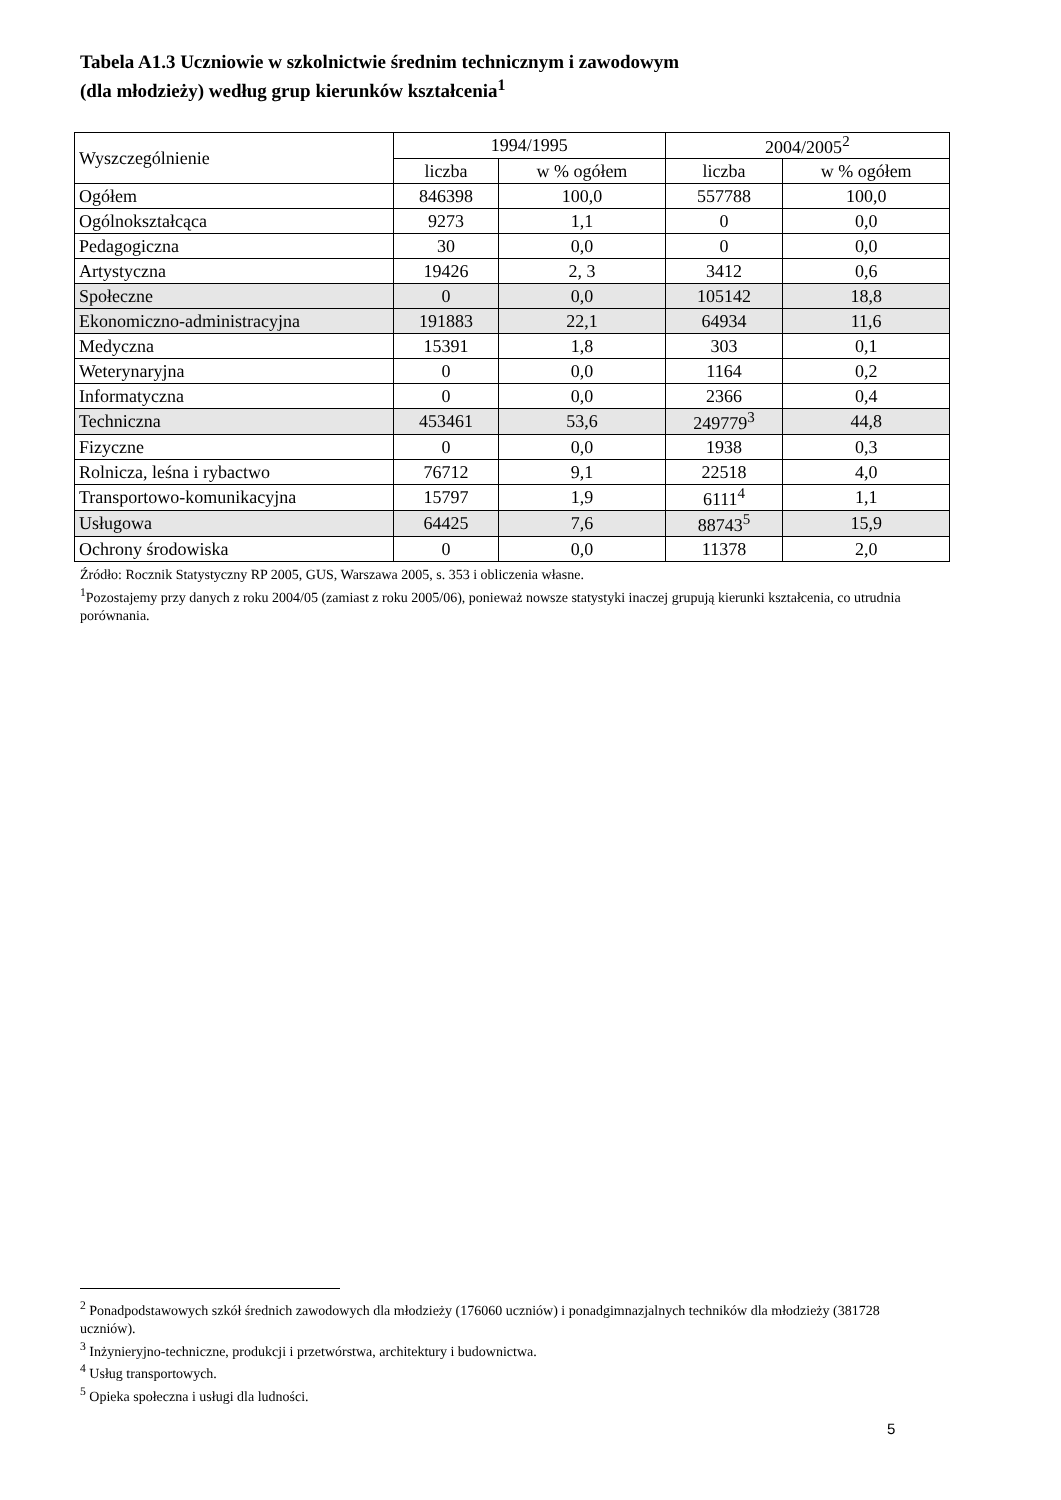Tabela A1.3 Uczniowie w szkolnictwie średnim technicznym i zawodowym
(dla młodzieży) według grup kierunków kształcenia<sup>1</sup>
| Wyszczególnienie | 1994/1995 | | 2004/2005<sup>2</sup> | |
| --- | --- | --- | --- | --- |
| | liczba | w % ogółem | liczba | w % ogółem |
| Ogółem | 846398 | 100,0 | 557788 | 100,0 |
| Ogólnokształcąca | 9273 | 1,1 | 0 | 0,0 |
| Pedagogiczna | 30 | 0,0 | 0 | 0,0 |
| Artystyczna | 19426 | 2, 3 | 3412 | 0,6 |
| Społeczne | 0 | 0,0 | 105142 | 18,8 |
| Ekonomiczno-administracyjna | 191883 | 22,1 | 64934 | 11,6 |
| Medyczna | 15391 | 1,8 | 303 | 0,1 |
| Weterynaryjna | 0 | 0,0 | 1164 | 0,2 |
| Informatyczna | 0 | 0,0 | 2366 | 0,4 |
| Techniczna | 453461 | 53,6 | 249779<sup>3</sup> | 44,8 |
| Fizyczne | 0 | 0,0 | 1938 | 0,3 |
| Rolnicza, leśna i rybactwo | 76712 | 9,1 | 22518 | 4,0 |
| Transportowo-komunikacyjna | 15797 | 1,9 | 6111<sup>4</sup> | 1,1 |
| Usługowa | 64425 | 7,6 | 88743<sup>5</sup> | 15,9 |
| Ochrony środowiska | 0 | 0,0 | 11378 | 2,0 |
Źródło: Rocznik Statystyczny RP 2005, GUS, Warszawa 2005, s. 353 i obliczenia własne.
<sup>1</sup> Pozostajemy przy danych z roku 2004/05 (zamiast z roku 2005/06), ponieważ nowsze statystyki inaczej grupują kierunki kształcenia, co utrudnia porównania.
<sup>2</sup> Ponadpodstawowych szkół średnich zawodowych dla młodzieży (176060 uczniów) i ponadgimnazjalnych techników dla młodzieży (381728 uczniów).
<sup>3</sup> Inżynieryjno-techniczne, produkcji i przetwórstwa, architektury i budownictwa.
<sup>4</sup> Usług transportowych.
<sup>5</sup> Opieka społeczna i usługi dla ludności.
5